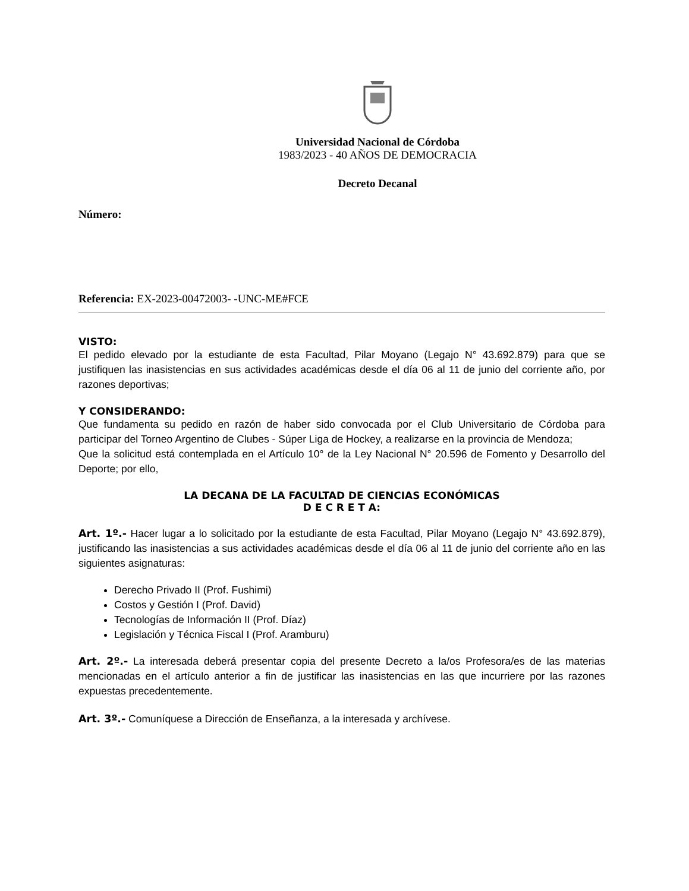Universidad Nacional de Córdoba
1983/2023 - 40 AÑOS DE DEMOCRACIA
Decreto Decanal
Número:
Referencia: EX-2023-00472003- -UNC-ME#FCE
VISTO:
El pedido elevado por la estudiante de esta Facultad, Pilar Moyano (Legajo N° 43.692.879) para que se justifiquen las inasistencias en sus actividades académicas desde el día 06 al 11 de junio del corriente año, por razones deportivas;
Y CONSIDERANDO:
Que fundamenta su pedido en razón de haber sido convocada por el Club Universitario de Córdoba para participar del Torneo Argentino de Clubes - Súper Liga de Hockey, a realizarse en la provincia de Mendoza;
Que la solicitud está contemplada en el Artículo 10° de la Ley Nacional N° 20.596 de Fomento y Desarrollo del Deporte; por ello,
LA DECANA DE LA FACULTAD DE CIENCIAS ECONÓMICAS
D E C R E T A:
Art. 1º.- Hacer lugar a lo solicitado por la estudiante de esta Facultad, Pilar Moyano (Legajo N° 43.692.879), justificando las inasistencias a sus actividades académicas desde el día 06 al 11 de junio del corriente año en las siguientes asignaturas:
Derecho Privado II (Prof. Fushimi)
Costos y Gestión I (Prof. David)
Tecnologías de Información II (Prof. Díaz)
Legislación y Técnica Fiscal I (Prof. Aramburu)
Art. 2º.- La interesada deberá presentar copia del presente Decreto a la/os Profesora/es de las materias mencionadas en el artículo anterior a fin de justificar las inasistencias en las que incurriere por las razones expuestas precedentemente.
Art. 3º.- Comuníquese a Dirección de Enseñanza, a la interesada y archívese.